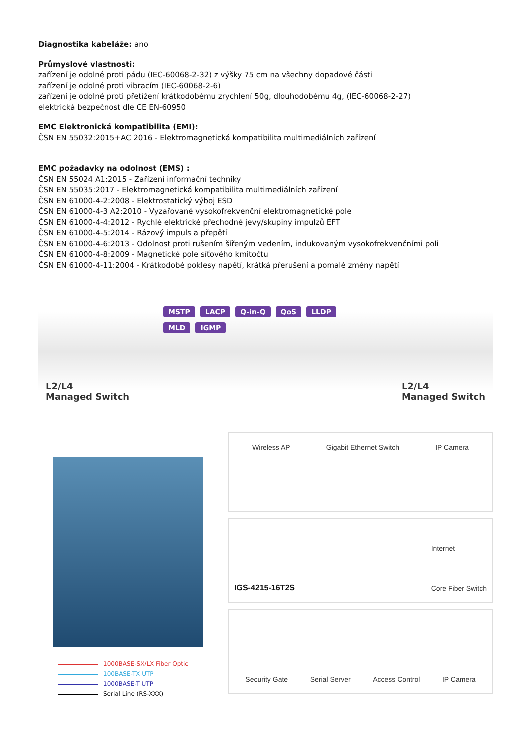Diagnostika kabeláže: ano
Průmyslové vlastnosti:
zařízení je odolné proti pádu (IEC-60068-2-32) z výšky 75 cm na všechny dopadové části
zařízení je odolné proti vibracím (IEC-60068-2-6)
zařízení je odolné proti přetížení krátkodobému zrychlení 50g, dlouhodobému 4g, (IEC-60068-2-27)
elektrická bezpečnost dle CE EN-60950
EMC Elektronická kompatibilita (EMI):
ČSN EN 55032:2015+AC 2016 - Elektromagnetická kompatibilita multimediálních zařízení
EMC požadavky na odolnost (EMS) :
ČSN EN 55024 A1:2015 - Zařízení informační techniky
ČSN EN 55035:2017 - Elektromagnetická kompatibilita multimediálních zařízení
ČSN EN 61000-4-2:2008 - Elektrostatický výboj ESD
ČSN EN 61000-4-3 A2:2010 - Vyzařované vysokofrekvenční elektromagnetické pole
ČSN EN 61000-4-4:2012 - Rychlé elektrické přechodné jevy/skupiny impulzů EFT
ČSN EN 61000-4-5:2014 - Rázový impuls a přepětí
ČSN EN 61000-4-6:2013 - Odolnost proti rušením šířeným vedením, indukovaným vysokofrekvenčními poli
ČSN EN 61000-4-8:2009 - Magnetické pole síťového kmitočtu
ČSN EN 61000-4-11:2004 - Krátkodobé poklesy napětí, krátká přerušení a pomalé změny napětí
MSTP LACP Q-in-Q QoS LLDP MLD IGMP
L2/L4
Managed Switch
L2/L4
Managed Switch
1000BASE-SX/LX Fiber Optic
100BASE-TX UTP
1000BASE-T UTP
Serial Line (RS-XXX)
Wireless AP Gigabit Ethernet Switch IP Camera
IGS-4215-16T2S Internet
Core Fiber Switch
Security Gate Serial Server Access Control IP Camera